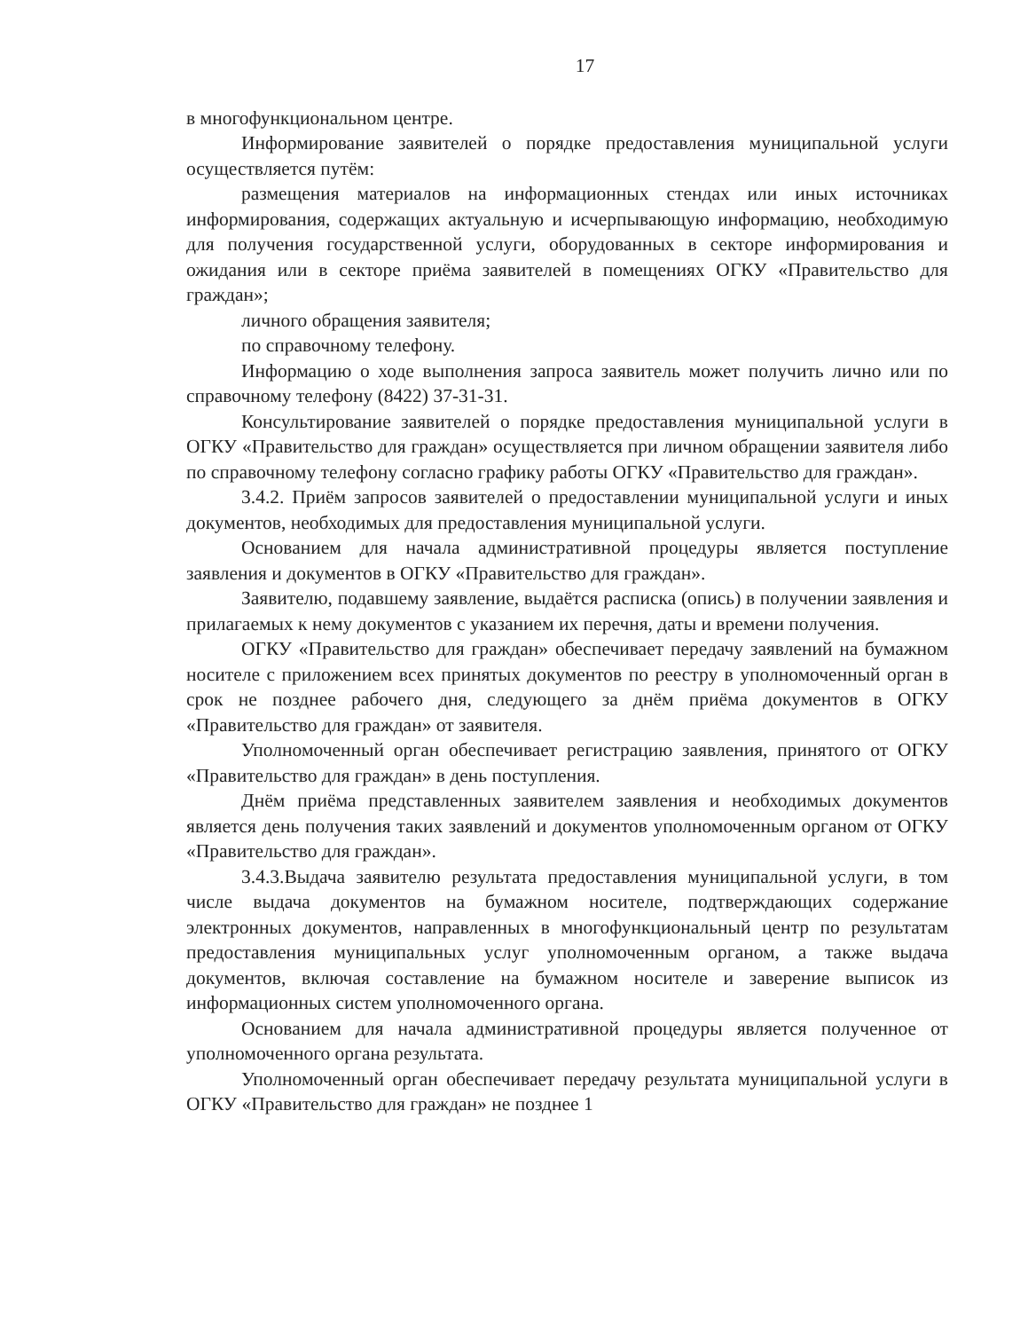17
в многофункциональном центре.
Информирование заявителей о порядке предоставления муниципальной услуги осуществляется путём:
размещения материалов на информационных стендах или иных источниках информирования, содержащих актуальную и исчерпывающую информацию, необходимую для получения государственной услуги, оборудованных в секторе информирования и ожидания или в секторе приёма заявителей в помещениях ОГКУ «Правительство для граждан»;
личного обращения заявителя;
по справочному телефону.
Информацию о ходе выполнения запроса заявитель может получить лично или по справочному телефону (8422) 37-31-31.
Консультирование заявителей о порядке предоставления муниципальной услуги в ОГКУ «Правительство для граждан» осуществляется при личном обращении заявителя либо по справочному телефону согласно графику работы ОГКУ «Правительство для граждан».
3.4.2. Приём запросов заявителей о предоставлении муниципальной услуги и иных документов, необходимых для предоставления муниципальной услуги.
Основанием для начала административной процедуры является поступление заявления и документов в ОГКУ «Правительство для граждан».
Заявителю, подавшему заявление, выдаётся расписка (опись) в получении заявления и прилагаемых к нему документов с указанием их перечня, даты и времени получения.
ОГКУ «Правительство для граждан» обеспечивает передачу заявлений на бумажном носителе с приложением всех принятых документов по реестру в уполномоченный орган в срок не позднее рабочего дня, следующего за днём приёма документов в ОГКУ «Правительство для граждан» от заявителя.
Уполномоченный орган обеспечивает регистрацию заявления, принятого от ОГКУ «Правительство для граждан» в день поступления.
Днём приёма представленных заявителем заявления и необходимых документов является день получения таких заявлений и документов уполномоченным органом от ОГКУ «Правительство для граждан».
3.4.3.Выдача заявителю результата предоставления муниципальной услуги, в том числе выдача документов на бумажном носителе, подтверждающих содержание электронных документов, направленных в многофункциональный центр по результатам предоставления муниципальных услуг уполномоченным органом, а также выдача документов, включая составление на бумажном носителе и заверение выписок из информационных систем уполномоченного органа.
Основанием для начала административной процедуры является полученное от уполномоченного органа результата.
Уполномоченный орган обеспечивает передачу результата муниципальной услуги в ОГКУ «Правительство для граждан» не позднее 1